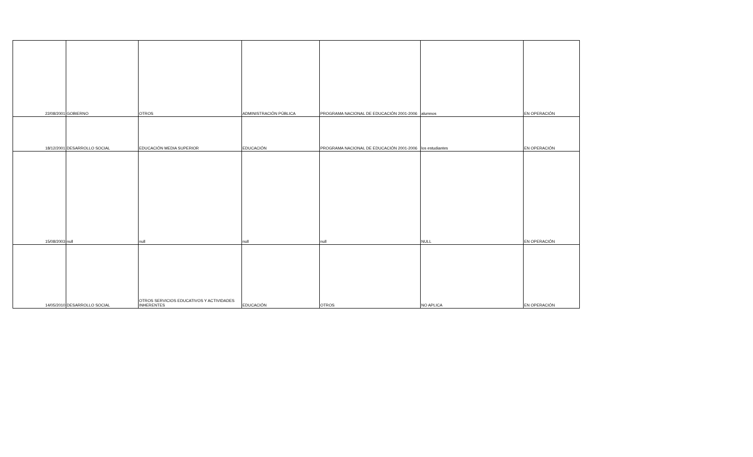| 22/08/2001 | GOBIERNO | OTROS | ADMINISTRACIÓN PÚBLICA | PROGRAMA NACIONAL DE EDUCACIÓN 2001-2006 | alumnos | EN OPERACIÓN |
| 18/12/2001 | DESARROLLO SOCIAL | EDUCACIÓN MEDIA SUPERIOR | EDUCACIÓN | PROGRAMA NACIONAL DE EDUCACIÓN 2001-2006 | los estudiantes | EN OPERACIÓN |
| 15/08/2003 | null | null | null | null | NULL | EN OPERACIÓN |
| 14/05/2010 | DESARROLLO SOCIAL | OTROS SERVICIOS EDUCATIVOS Y ACTIVIDADES INHERENTES | EDUCACIÓN | OTROS | NO APLICA | EN OPERACIÓN |